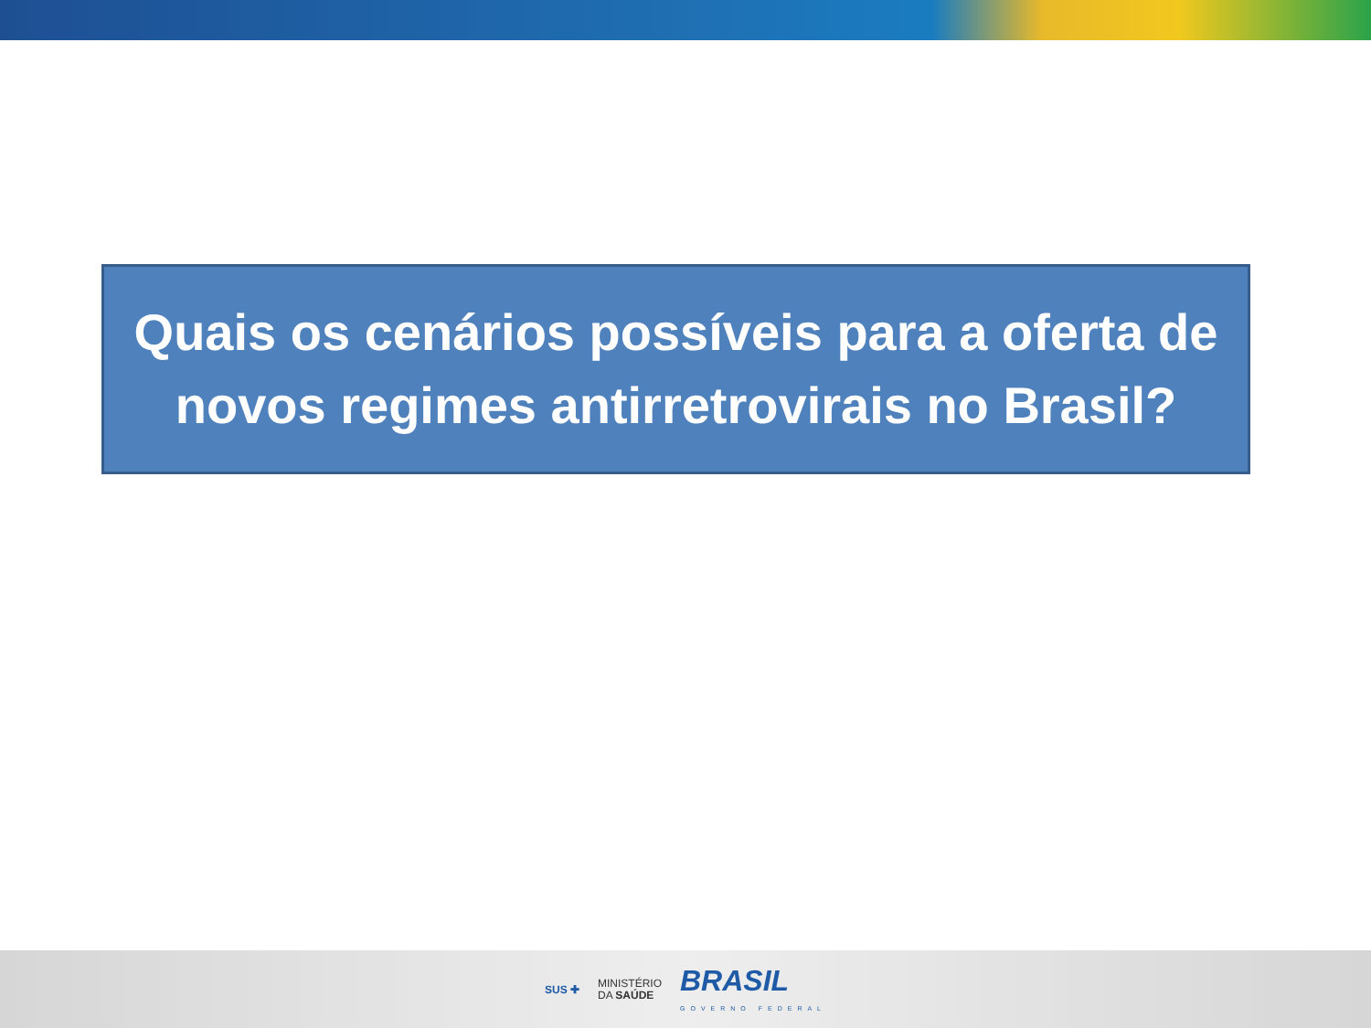Quais os cenários possíveis para a oferta de
novos regimes antirretrovirais no Brasil?
SUS ✚ MINISTÉRIO
DA SAÚDE BRASIL
GOVERNO FEDERAL